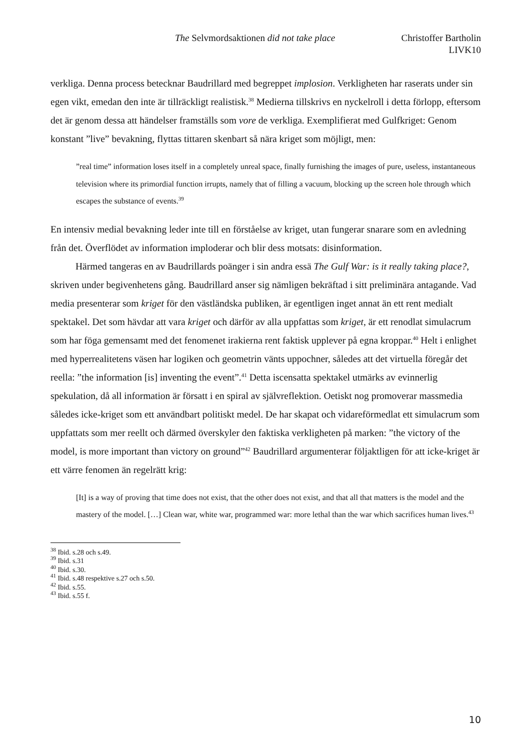The Selvmordsaktionen did not take place Christoffer Bartholin
LIVK10
verkliga. Denna process betecknar Baudrillard med begreppet implosion. Verkligheten har raserats under sin egen vikt, emedan den inte är tillräckligt realistisk.<sup>38</sup> Medierna tillskrivs en nyckelroll i detta förlopp, eftersom det är genom dessa att händelser framställs som vore de verkliga. Exemplifierat med Gulfkriget: Genom konstant ”live” bevakning, flyttas tittaren skenbart så nära kriget som möjligt, men:
”real time” information loses itself in a completely unreal space, finally furnishing the images of pure, useless, instantaneous television where its primordial function irrupts, namely that of filling a vacuum, blocking up the screen hole through which escapes the substance of events.<sup>39</sup>
En intensiv medial bevakning leder inte till en förståelse av kriget, utan fungerar snarare som en avledning från det. Överflödet av information imploderar och blir dess motsats: disinformation.
Härmed tangeras en av Baudrillards poänger i sin andra essä The Gulf War: is it really taking place?, skriven under begivenhetens gång. Baudrillard anser sig nämligen bekräftad i sitt preliminära antagande. Vad media presenterar som kriget för den västländska publiken, är egentligen inget annat än ett rent medialt spektakel. Det som hävdar att vara kriget och därför av alla uppfattas som kriget, är ett renodlat simulacrum som har föga gemensamt med det fenomenet irakierna rent faktisk upplever på egna kroppar.<sup>40</sup> Helt i enlighet med hyperrealitetens väsen har logiken och geometrin vänts uppochner, således att det virtuella föregår det reella: ”the information [is] inventing the event”.<sup>41</sup> Detta iscensatta spektakel utmärks av evinnerlig spekulation, då all information är försatt i en spiral av självreflektion. Oetiskt nog promoverar massmedia således icke-kriget som ett användbart politiskt medel. De har skapat och vidareförmedlat ett simulacrum som uppfattats som mer reellt och därmed överskyler den faktiska verkligheten på marken: ”the victory of the model, is more important than victory on ground”<sup>42</sup> Baudrillard argumenterar följaktligen för att icke-kriget är ett värre fenomen än regelrätt krig:
[It] is a way of proving that time does not exist, that the other does not exist, and that all that matters is the model and the mastery of the model. […] Clean war, white war, programmed war: more lethal than the war which sacrifices human lives.<sup>43</sup>
<sup>38</sup> Ibid. s.28 och s.49.
<sup>39</sup> Ibid. s.31
<sup>40</sup> Ibid. s.30.
<sup>41</sup> Ibid. s.48 respektive s.27 och s.50.
<sup>42</sup> Ibid. s.55.
<sup>43</sup> Ibid. s.55 f.
10